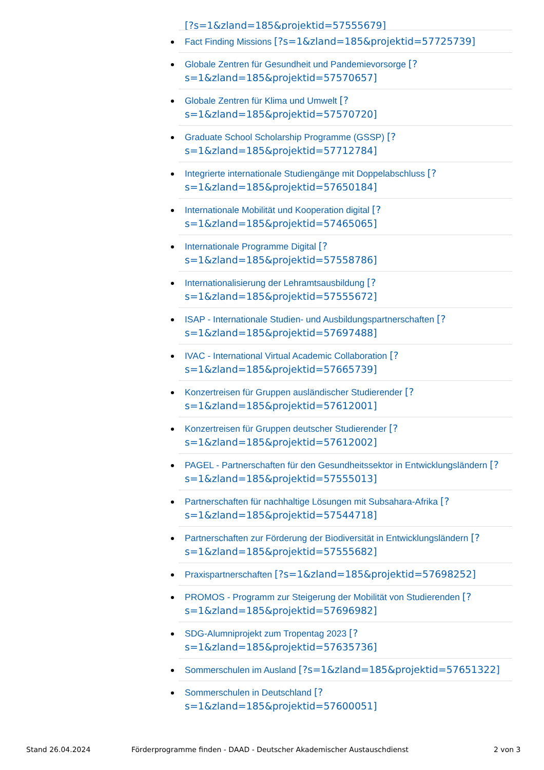[?s=1&zland=185&projektid=57555679]
Fact Finding Missions [?s=1&zland=185&projektid=57725739]
Globale Zentren für Gesundheit und Pandemievorsorge [?s=1&zland=185&projektid=57570657]
Globale Zentren für Klima und Umwelt [?s=1&zland=185&projektid=57570720]
Graduate School Scholarship Programme (GSSP) [?s=1&zland=185&projektid=57712784]
Integrierte internationale Studiengänge mit Doppelabschluss [?s=1&zland=185&projektid=57650184]
Internationale Mobilität und Kooperation digital [?s=1&zland=185&projektid=57465065]
Internationale Programme Digital [?s=1&zland=185&projektid=57558786]
Internationalisierung der Lehramtsausbildung [?s=1&zland=185&projektid=57555672]
ISAP - Internationale Studien- und Ausbildungspartnerschaften [?s=1&zland=185&projektid=57697488]
IVAC - International Virtual Academic Collaboration [?s=1&zland=185&projektid=57665739]
Konzertreisen für Gruppen ausländischer Studierender [?s=1&zland=185&projektid=57612001]
Konzertreisen für Gruppen deutscher Studierender [?s=1&zland=185&projektid=57612002]
PAGEL - Partnerschaften für den Gesundheitssektor in Entwicklungsländern [?s=1&zland=185&projektid=57555013]
Partnerschaften für nachhaltige Lösungen mit Subsahara-Afrika [?s=1&zland=185&projektid=57544718]
Partnerschaften zur Förderung der Biodiversität in Entwicklungsländern [?s=1&zland=185&projektid=57555682]
Praxispartnerschaften [?s=1&zland=185&projektid=57698252]
PROMOS - Programm zur Steigerung der Mobilität von Studierenden [?s=1&zland=185&projektid=57696982]
SDG-Alumniprojekt zum Tropentag 2023 [?s=1&zland=185&projektid=57635736]
Sommerschulen im Ausland [?s=1&zland=185&projektid=57651322]
Sommerschulen in Deutschland [?s=1&zland=185&projektid=57600051]
Stand 26.04.2024
Förderprogramme finden - DAAD - Deutscher Akademischer Austauschdienst
2 von 3